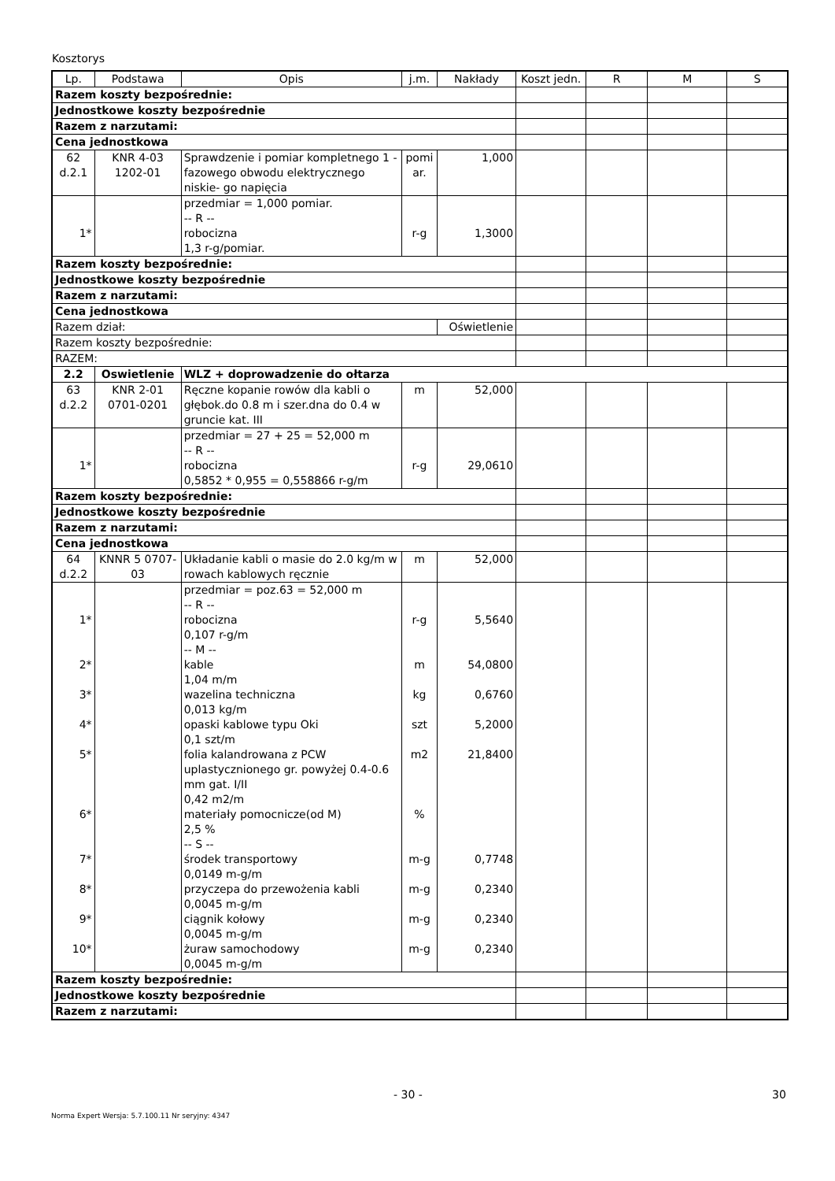Kosztorys
| Lp. | Podstawa | Opis | j.m. | Nakłady | Koszt jedn. | R | M | S |
| --- | --- | --- | --- | --- | --- | --- | --- | --- |
| Razem koszty bezpośrednie: | | | | | | | | |
| Jednostkowe koszty bezpośrednie | | | | | | | | |
| Razem z narzutami: | | | | | | | | |
| Cena jednostkowa | | | | | | | | |
| 62 d.2.1 | KNR 4-03 1202-01 | Sprawdzenie i pomiar kompletnego 1 -fazowego obwodu elektrycznego niskie- go napięcia | pomi ar. | 1,000 | | | | |
| 1* | | przedmiar = 1,000 pomiar. -- R -- robocizna 1,3 r-g/pomiar. | r-g | 1,3000 | | | | |
| Razem koszty bezpośrednie: | | | | | | | | |
| Jednostkowe koszty bezpośrednie | | | | | | | | |
| Razem z narzutami: | | | | | | | | |
| Cena jednostkowa | | | | | | | | |
| Razem dział: | | | | Oświetlenie | | | | |
| Razem koszty bezpośrednie: | | | | | | | | |
| RAZEM: | | | | | | | | |
| 2.2 | Oswietlenie | WLZ + doprowadzenie do ołtarza | | | | | | |
| 63 d.2.2 | KNR 2-01 0701-0201 | Ręczne kopanie rowów dla kabli o głębok.do 0.8 m i szer.dna do 0.4 w gruncie kat. III | m | 52,000 | | | | |
| 1* | | przedmiar = 27 + 25 = 52,000 m -- R -- robocizna 0,5852 * 0,955 = 0,558866 r-g/m | r-g | 29,0610 | | | | |
| Razem koszty bezpośrednie: | | | | | | | | |
| Jednostkowe koszty bezpośrednie | | | | | | | | |
| Razem z narzutami: | | | | | | | | |
| Cena jednostkowa | | | | | | | | |
| 64 d.2.2 | KNNR 5 0707- 03 | Układanie kabli o masie do 2.0 kg/m w rowach kablowych ręcznie | m | 52,000 | | | | |
| 1* 2* 3* 4* 5* 6* 7* 8* 9* 10* | | przedmiar = poz.63 = 52,000 m -- R -- robocizna 0,107 r-g/m -- M -- kable 1,04 m/m wazelina techniczna 0,013 kg/m opaski kablowe typu Oki 0,1 szt/m folia kalandrowana z PCW uplastycznionego gr. powyżej 0.4-0.6 mm gat. I/II 0,42 m2/m materiały pomocnicze(od M) 2,5 % -- S -- środek transportowy 0,0149 m-g/m przyczepa do przewożenia kabli 0,0045 m-g/m ciągnik kołowy 0,0045 m-g/m żuraw samochodowy 0,0045 m-g/m | r-g m kg szt m2 % m-g m-g m-g m-g | 5,5640 54,0800 0,6760 5,2000 21,8400 0,7748 0,2340 0,2340 0,2340 | | | | |
| Razem koszty bezpośrednie: | | | | | | | | |
| Jednostkowe koszty bezpośrednie | | | | | | | | |
| Razem z narzutami: | | | | | | | | |
- 30 - 30
Norma Expert Wersja: 5.7.100.11 Nr seryjny: 4347